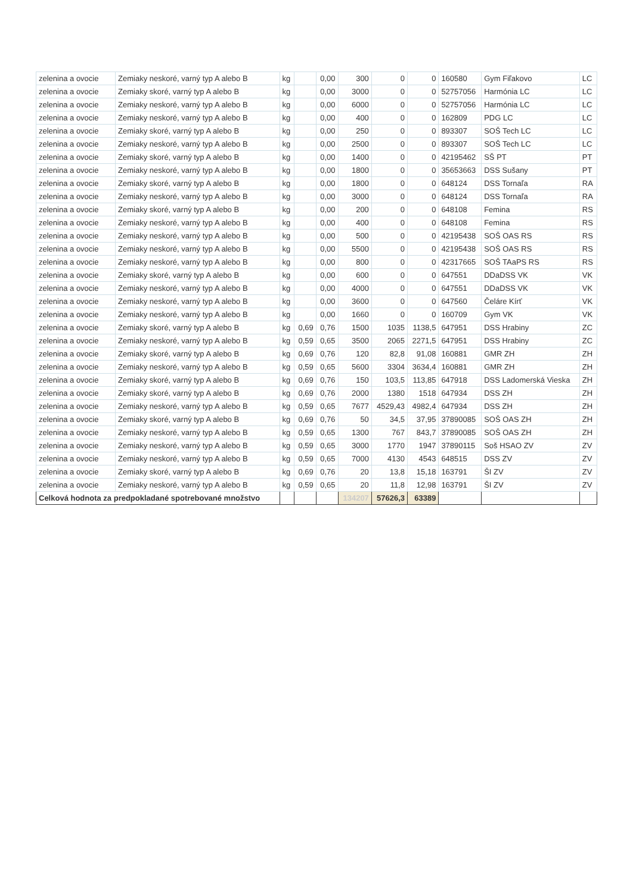| zelenina a ovocie | Zemiaky neskoré, varný typ A alebo B | kg | | 0,00 | 300 | 0 | 0 | 160580 | Gym Fiľakovo | LC |
| zelenina a ovocie | Zemiaky skoré, varný typ A alebo B | kg | | 0,00 | 3000 | 0 | 0 | 52757056 | Harmónia LC | LC |
| zelenina a ovocie | Zemiaky neskoré, varný typ A alebo B | kg | | 0,00 | 6000 | 0 | 0 | 52757056 | Harmónia LC | LC |
| zelenina a ovocie | Zemiaky neskoré, varný typ A alebo B | kg | | 0,00 | 400 | 0 | 0 | 162809 | PDG LC | LC |
| zelenina a ovocie | Zemiaky skoré, varný typ A alebo B | kg | | 0,00 | 250 | 0 | 0 | 893307 | SOŠ Tech LC | LC |
| zelenina a ovocie | Zemiaky neskoré, varný typ A alebo B | kg | | 0,00 | 2500 | 0 | 0 | 893307 | SOŠ Tech LC | LC |
| zelenina a ovocie | Zemiaky skoré, varný typ A alebo B | kg | | 0,00 | 1400 | 0 | 0 | 42195462 | SŠ PT | PT |
| zelenina a ovocie | Zemiaky neskoré, varný typ A alebo B | kg | | 0,00 | 1800 | 0 | 0 | 35653663 | DSS Sušany | PT |
| zelenina a ovocie | Zemiaky skoré, varný typ A alebo B | kg | | 0,00 | 1800 | 0 | 0 | 648124 | DSS Tornaľa | RA |
| zelenina a ovocie | Zemiaky neskoré, varný typ A alebo B | kg | | 0,00 | 3000 | 0 | 0 | 648124 | DSS Tornaľa | RA |
| zelenina a ovocie | Zemiaky skoré, varný typ A alebo B | kg | | 0,00 | 200 | 0 | 0 | 648108 | Femina | RS |
| zelenina a ovocie | Zemiaky neskoré, varný typ A alebo B | kg | | 0,00 | 400 | 0 | 0 | 648108 | Femina | RS |
| zelenina a ovocie | Zemiaky neskoré, varný typ A alebo B | kg | | 0,00 | 500 | 0 | 0 | 42195438 | SOŠ OAS RS | RS |
| zelenina a ovocie | Zemiaky neskoré, varný typ A alebo B | kg | | 0,00 | 5500 | 0 | 0 | 42195438 | SOŠ OAS RS | RS |
| zelenina a ovocie | Zemiaky neskoré, varný typ A alebo B | kg | | 0,00 | 800 | 0 | 0 | 42317665 | SOŠ TAaPS RS | RS |
| zelenina a ovocie | Zemiaky skoré, varný typ A alebo B | kg | | 0,00 | 600 | 0 | 0 | 647551 | DDaDSS VK | VK |
| zelenina a ovocie | Zemiaky neskoré, varný typ A alebo B | kg | | 0,00 | 4000 | 0 | 0 | 647551 | DDaDSS VK | VK |
| zelenina a ovocie | Zemiaky neskoré, varný typ A alebo B | kg | | 0,00 | 3600 | 0 | 0 | 647560 | Čeláre Kírť | VK |
| zelenina a ovocie | Zemiaky neskoré, varný typ A alebo B | kg | | 0,00 | 1660 | 0 | 0 | 160709 | Gym VK | VK |
| zelenina a ovocie | Zemiaky skoré, varný typ A alebo B | kg | 0,69 | 0,76 | 1500 | 1035 | 1138,5 | 647951 | DSS Hrabiny | ZC |
| zelenina a ovocie | Zemiaky neskoré, varný typ A alebo B | kg | 0,59 | 0,65 | 3500 | 2065 | 2271,5 | 647951 | DSS Hrabiny | ZC |
| zelenina a ovocie | Zemiaky skoré, varný typ A alebo B | kg | 0,69 | 0,76 | 120 | 82,8 | 91,08 | 160881 | GMR ZH | ZH |
| zelenina a ovocie | Zemiaky neskoré, varný typ A alebo B | kg | 0,59 | 0,65 | 5600 | 3304 | 3634,4 | 160881 | GMR ZH | ZH |
| zelenina a ovocie | Zemiaky skoré, varný typ A alebo B | kg | 0,69 | 0,76 | 150 | 103,5 | 113,85 | 647918 | DSS Ladomerská Vieska | ZH |
| zelenina a ovocie | Zemiaky skoré, varný typ A alebo B | kg | 0,69 | 0,76 | 2000 | 1380 | 1518 | 647934 | DSS ZH | ZH |
| zelenina a ovocie | Zemiaky neskoré, varný typ A alebo B | kg | 0,59 | 0,65 | 7677 | 4529,43 | 4982,4 | 647934 | DSS ZH | ZH |
| zelenina a ovocie | Zemiaky skoré, varný typ A alebo B | kg | 0,69 | 0,76 | 50 | 34,5 | 37,95 | 37890085 | SOŠ OAS ZH | ZH |
| zelenina a ovocie | Zemiaky neskoré, varný typ A alebo B | kg | 0,59 | 0,65 | 1300 | 767 | 843,7 | 37890085 | SOŠ OAS ZH | ZH |
| zelenina a ovocie | Zemiaky neskoré, varný typ A alebo B | kg | 0,59 | 0,65 | 3000 | 1770 | 1947 | 37890115 | Soš HSAO ZV | ZV |
| zelenina a ovocie | Zemiaky neskoré, varný typ A alebo B | kg | 0,59 | 0,65 | 7000 | 4130 | 4543 | 648515 | DSS ZV | ZV |
| zelenina a ovocie | Zemiaky skoré, varný typ A alebo B | kg | 0,69 | 0,76 | 20 | 13,8 | 15,18 | 163791 | ŠI ZV | ZV |
| zelenina a ovocie | Zemiaky neskoré, varný typ A alebo B | kg | 0,59 | 0,65 | 20 | 11,8 | 12,98 | 163791 | ŠI ZV | ZV |
| Celková hodnota za predpokladané spotrebované množstvo | | | | | 134207 | 57626,3 | 63389 | | | |